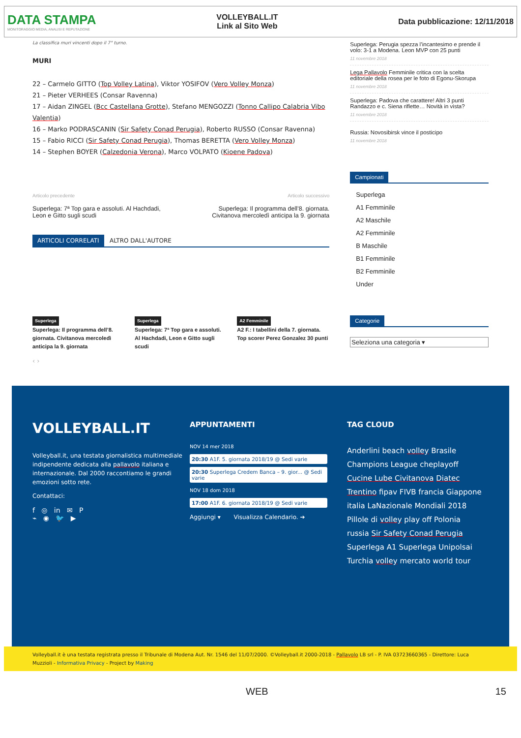DATA STAMPA
MONITORAGGIO MEDIA, ANALISI E REPUTAZIONE
VOLLEYBALL.IT
Link al Sito Web
Data pubblicazione: 12/11/2018
La classifica muri vincenti dopo il 7° turno.
MURI
22 – Carmelo GITTO (Top Volley Latina), Viktor YOSIFOV (Vero Volley Monza)
21 – Pieter VERHEES (Consar Ravenna)
17 – Aidan ZINGEL (Bcc Castellana Grotte), Stefano MENGOZZI (Tonno Callipo Calabria Vibo Valentia)
16 – Marko PODRASCANIN (Sir Safety Conad Perugia), Roberto RUSSO (Consar Ravenna)
15 – Fabio RICCI (Sir Safety Conad Perugia), Thomas BERETTA (Vero Volley Monza)
14 – Stephen BOYER (Calzedonia Verona), Marco VOLPATO (Kioene Padova)
Articolo precedente
Superlega: 7ª Top gara e assoluti. Al Hachdadi,
Leon e Gitto sugli scudi
Articolo successivo
Superlega: Il programma dell’8. giornata.
Civitanova mercoledì anticipa la 9. giornata
ARTICOLI CORRELATI ALTRO DALL'AUTORE
Superlega
Superlega: Il programma dell’8. giornata. Civitanova mercoledì anticipa la 9. giornata
Superlega
Superlega: 7ª Top gara e assoluti. Al Hachdadi, Leon e Gitto sugli scudi
A2 Femminile
A2 F.: I tabellini della 7. giornata. Top scorer Perez Gonzalez 30 punti
‹ ›
Superlega: Perugia spezza l’incantesimo e prende il volo: 3-1 a Modena. Leon MVP con 25 punti
11 novembre 2018
Lega Pallavolo Femminile critica con la scelta editoriale della rosea per le foto di Egonu-Skorupa
11 novembre 2018
Superlega: Padova che carattere! Altri 3 punti Randazzo e c. Siena riflette… Novità in vista?
11 novembre 2018
Russia: Novosibirsk vince il posticipo
11 novembre 2018
Campionati
Superlega
A1 Femminile
A2 Maschile
A2 Femminile
B Maschile
B1 Femminile
B2 Femminile
Under
Categorie
Seleziona una categoria ▾
VOLLEYBALL.IT
Volleyball.it, una testata giornalistica multimediale indipendente dedicata alla pallavolo italiana e internazionale. Dal 2000 raccontiamo le grandi emozioni sotto rete.
Contattaci:
f ◎ in ✉ P
⌁ ◉ 🐦 ▶
APPUNTAMENTI
NOV 14 mer 2018
20:30 A1F. 5. giornata 2018/19 @ Sedi varie
20:30 Superlega Credem Banca – 9. gior... @ Sedi varie
NOV 18 dom 2018
17:00 A1F. 6. giornata 2018/19 @ Sedi varie
Aggiungi ▾ Visualizza Calendario. ➔
TAG CLOUD
Anderlini beach volley Brasile Champions League cheplayoff Cucine Lube Civitanova Diatec Trentino fipav FIVB francia Giappone italia LaNazionale Mondiali 2018 Pillole di volley play off Polonia russia Sir Safety Conad Perugia Superlega A1 Superlega Unipolsai Turchia volley mercato world tour
Volleyball.it è una testata registrata presso il Tribunale di Modena Aut. Nr. 1546 del 11/07/2000. ©Volleyball.it 2000-2018 - Pallavolo LB srl - P. IVA 03723660365 - Direttore: Luca Muzzioli - Informativa Privacy - Project by Making
WEB 15